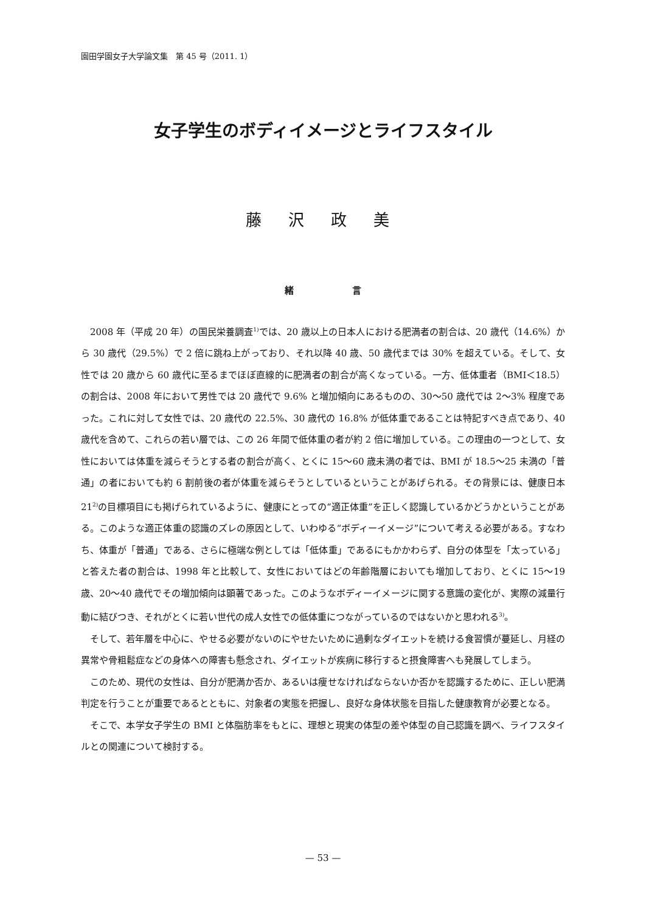園田学園女子大学論文集　第 45 号（2011. 1）
女子学生のボディイメージとライフスタイル
藤 沢 政 美
緒 言
2008 年（平成 20 年）の国民栄養調査<sup>1)</sup>では、20 歳以上の日本人における肥満者の割合は、20 歳代（14.6%）から 30 歳代（29.5%）で 2 倍に跳ね上がっており、それ以降 40 歳、50 歳代までは 30% を超えている。そして、女性では 20 歳から 60 歳代に至るまでほぼ直線的に肥満者の割合が高くなっている。一方、低体重者（BMI＜18.5）の割合は、2008 年において男性では 20 歳代で 9.6% と増加傾向にあるものの、30〜50 歳代では 2〜3% 程度であった。これに対して女性では、20 歳代の 22.5%、30 歳代の 16.8% が低体重であることは特記すべき点であり、40 歳代を含めて、これらの若い層では、この 26 年間で低体重の者が約 2 倍に増加している。この理由の一つとして、女性においては体重を減らそうとする者の割合が高く、とくに 15〜60 歳未満の者では、BMI が 18.5〜25 未満の「普通」の者においても約 6 割前後の者が体重を減らそうとしているということがあげられる。その背景には、健康日本 21<sup>2)</sup>の目標項目にも掲げられているように、健康にとっての“適正体重”を正しく認識しているかどうかということがある。このような適正体重の認識のズレの原因として、いわゆる“ボディーイメージ”について考える必要がある。すなわち、体重が「普通」である、さらに極端な例としては「低体重」であるにもかかわらず、自分の体型を「太っている」と答えた者の割合は、1998 年と比較して、女性においてはどの年齢階層においても増加しており、とくに 15〜19 歳、20〜40 歳代でその増加傾向は顕著であった。このようなボディーイメージに関する意識の変化が、実際の減量行動に結びつき、それがとくに若い世代の成人女性での低体重につながっているのではないかと思われる<sup>3)</sup>。
そして、若年層を中心に、やせる必要がないのにやせたいために過剰なダイエットを続ける食習慣が蔓延し、月経の異常や骨粗鬆症などの身体への障害も懸念され、ダイエットが疾病に移行すると摂食障害へも発展してしまう。
このため、現代の女性は、自分が肥満か否か、あるいは痩せなければならないか否かを認識するために、正しい肥満判定を行うことが重要であるとともに、対象者の実態を把握し、良好な身体状態を目指した健康教育が必要となる。
そこで、本学女子学生の BMI と体脂肪率をもとに、理想と現実の体型の差や体型の自己認識を調べ、ライフスタイルとの関連について検討する。
— 53 —